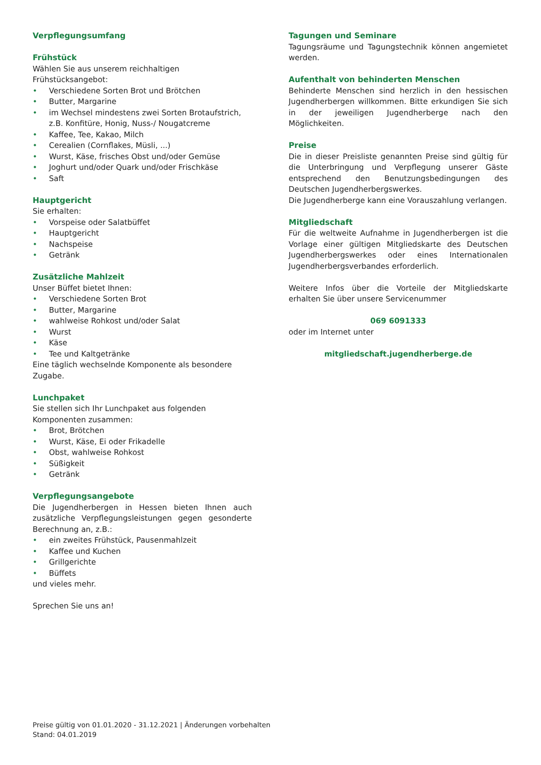Verpflegungsumfang
Frühstück
Wählen Sie aus unserem reichhaltigen Frühstücksangebot:
• Verschiedene Sorten Brot und Brötchen
• Butter, Margarine
• im Wechsel mindestens zwei Sorten Brotaufstrich, z.B. Konfitüre, Honig, Nuss-/ Nougatcreme
• Kaffee, Tee, Kakao, Milch
• Cerealien (Cornflakes, Müsli, ...)
• Wurst, Käse, frisches Obst und/oder Gemüse
• Joghurt und/oder Quark und/oder Frischkäse
• Saft
Hauptgericht
Sie erhalten:
• Vorspeise oder Salatbüffet
• Hauptgericht
• Nachspeise
• Getränk
Zusätzliche Mahlzeit
Unser Büffet bietet Ihnen:
• Verschiedene Sorten Brot
• Butter, Margarine
• wahlweise Rohkost und/oder Salat
• Wurst
• Käse
• Tee und Kaltgetränke
Eine täglich wechselnde Komponente als besondere Zugabe.
Lunchpaket
Sie stellen sich Ihr Lunchpaket aus folgenden Komponenten zusammen:
• Brot, Brötchen
• Wurst, Käse, Ei oder Frikadelle
• Obst, wahlweise Rohkost
• Süßigkeit
• Getränk
Verpflegungsangebote
Die Jugendherbergen in Hessen bieten Ihnen auch zusätzliche Verpflegungsleistungen gegen gesonderte Berechnung an, z.B.:
• ein zweites Frühstück, Pausenmahlzeit
• Kaffee und Kuchen
• Grillgerichte
• Büffets
und vieles mehr.
Sprechen Sie uns an!
Tagungen und Seminare
Tagungsräume und Tagungstechnik können angemietet werden.
Aufenthalt von behinderten Menschen
Behinderte Menschen sind herzlich in den hessischen Jugendherbergen willkommen. Bitte erkundigen Sie sich in der jeweiligen Jugendherberge nach den Möglichkeiten.
Preise
Die in dieser Preisliste genannten Preise sind gültig für die Unterbringung und Verpflegung unserer Gäste entsprechend den Benutzungsbedingungen des Deutschen Jugendherbergswerkes.
Die Jugendherberge kann eine Vorauszahlung verlangen.
Mitgliedschaft
Für die weltweite Aufnahme in Jugendherbergen ist die Vorlage einer gültigen Mitgliedskarte des Deutschen Jugendherbergswerkes oder eines Internationalen Jugendherbergsverbandes erforderlich.
Weitere Infos über die Vorteile der Mitgliedskarte erhalten Sie über unsere Servicenummer
069 6091333
oder im Internet unter
mitgliedschaft.jugendherberge.de
Preise gültig von 01.01.2020 - 31.12.2021 | Änderungen vorbehalten
Stand: 04.01.2019